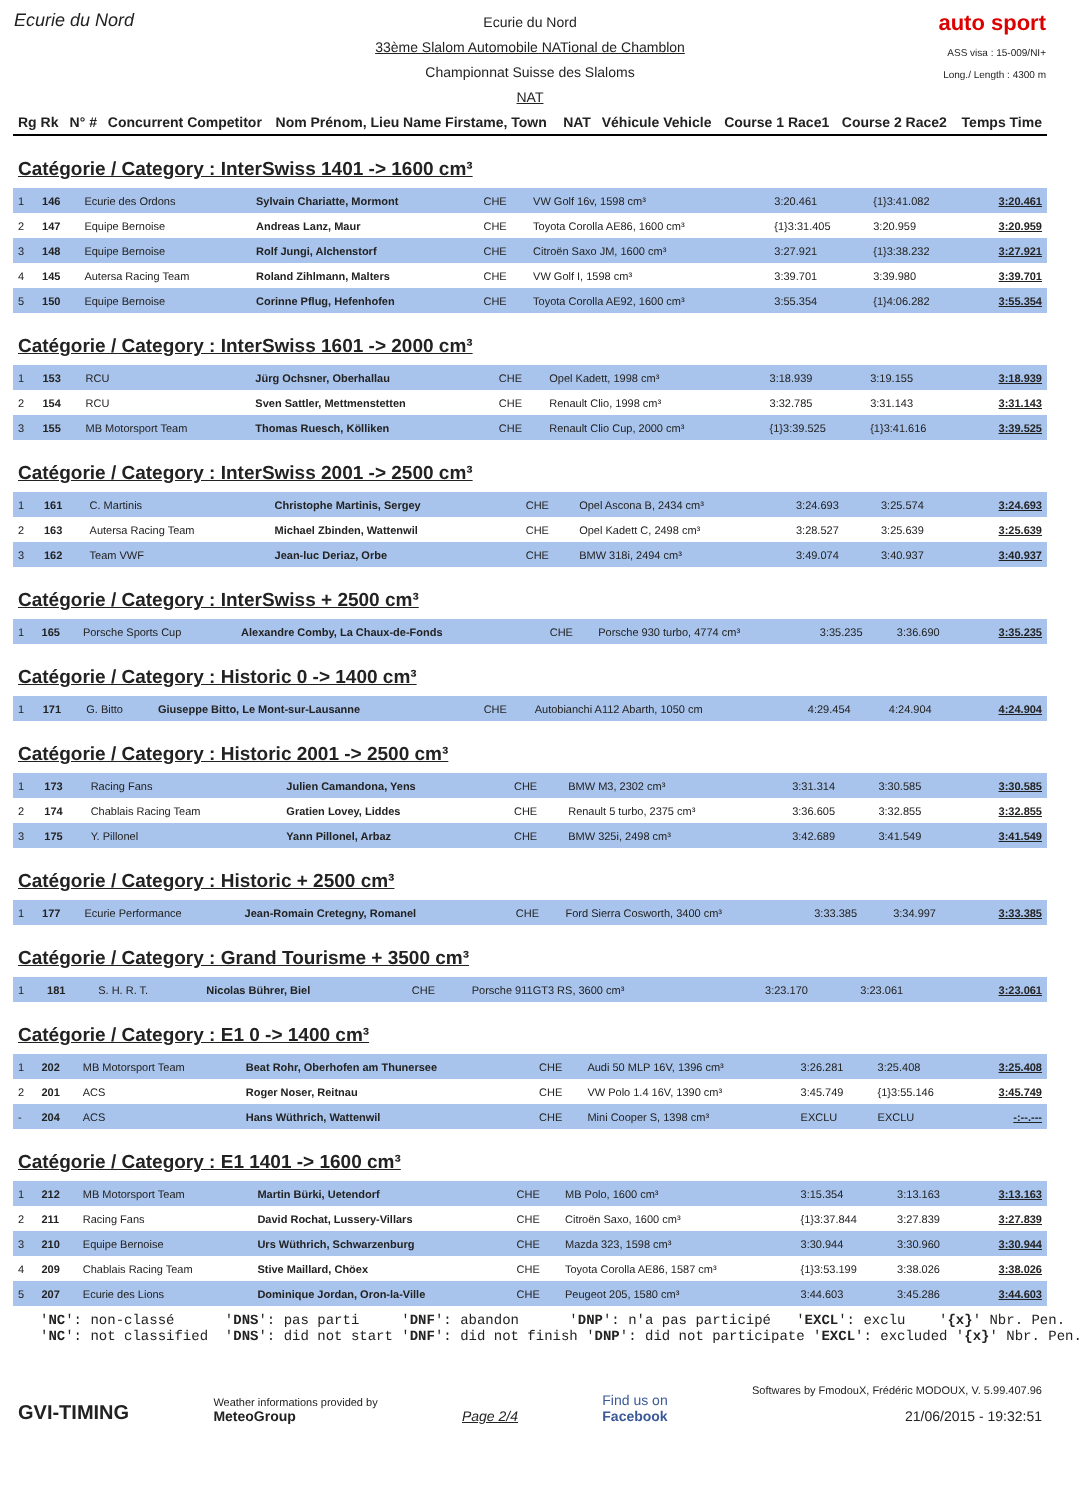Ecurie du Nord
Ecurie du Nord
33ème Slalom Automobile NATional de Chamblon
Championnat Suisse des Slaloms
NAT
auto sport
ASS visa : 15-009/NI+
Long./ Length : 4300 m
| Rg Rk | N° # | Concurrent Competitor | Nom Prénom, Lieu Name Firstame, Town | NAT | Véhicule Vehicle | Course 1 Race1 | Course 2 Race2 | Temps Time |
| --- | --- | --- | --- | --- | --- | --- | --- | --- |
Catégorie / Category : InterSwiss 1401 -> 1600 cm³
| 1 | 146 | Ecurie des Ordons | Sylvain Chariatte, Mormont | CHE | VW Golf 16v, 1598 cm³ | 3:20.461 | {1}3:41.082 | 3:20.461 |
| 2 | 147 | Equipe Bernoise | Andreas Lanz, Maur | CHE | Toyota Corolla AE86, 1600 cm³ | {1}3:31.405 | 3:20.959 | 3:20.959 |
| 3 | 148 | Equipe Bernoise | Rolf Jungi, Alchenstorf | CHE | Citroën Saxo JM, 1600 cm³ | 3:27.921 | {1}3:38.232 | 3:27.921 |
| 4 | 145 | Autersa Racing Team | Roland Zihlmann, Malters | CHE | VW Golf I, 1598 cm³ | 3:39.701 | 3:39.980 | 3:39.701 |
| 5 | 150 | Equipe Bernoise | Corinne Pflug, Hefenhofen | CHE | Toyota Corolla AE92, 1600 cm³ | 3:55.354 | {1}4:06.282 | 3:55.354 |
Catégorie / Category : InterSwiss 1601 -> 2000 cm³
| 1 | 153 | RCU | Jürg Ochsner, Oberhallau | CHE | Opel Kadett, 1998 cm³ | 3:18.939 | 3:19.155 | 3:18.939 |
| 2 | 154 | RCU | Sven Sattler, Mettmenstetten | CHE | Renault Clio, 1998 cm³ | 3:32.785 | 3:31.143 | 3:31.143 |
| 3 | 155 | MB Motorsport Team | Thomas Ruesch, Kölliken | CHE | Renault Clio Cup, 2000 cm³ | {1}3:39.525 | {1}3:41.616 | 3:39.525 |
Catégorie / Category : InterSwiss 2001 -> 2500 cm³
| 1 | 161 | C. Martinis | Christophe Martinis, Sergey | CHE | Opel Ascona B, 2434 cm³ | 3:24.693 | 3:25.574 | 3:24.693 |
| 2 | 163 | Autersa Racing Team | Michael Zbinden, Wattenwil | CHE | Opel Kadett C, 2498 cm³ | 3:28.527 | 3:25.639 | 3:25.639 |
| 3 | 162 | Team VWF | Jean-luc Deriaz, Orbe | CHE | BMW 318i, 2494 cm³ | 3:49.074 | 3:40.937 | 3:40.937 |
Catégorie / Category : InterSwiss + 2500 cm³
| 1 | 165 | Porsche Sports Cup | Alexandre Comby, La Chaux-de-Fonds | CHE | Porsche 930 turbo, 4774 cm³ | 3:35.235 | 3:36.690 | 3:35.235 |
Catégorie / Category : Historic 0 -> 1400 cm³
| 1 | 171 | G. Bitto | Giuseppe Bitto, Le Mont-sur-Lausanne | CHE | Autobianchi A112 Abarth, 1050 cm | 4:29.454 | 4:24.904 | 4:24.904 |
Catégorie / Category : Historic 2001 -> 2500 cm³
| 1 | 173 | Racing Fans | Julien Camandona, Yens | CHE | BMW M3, 2302 cm³ | 3:31.314 | 3:30.585 | 3:30.585 |
| 2 | 174 | Chablais Racing Team | Gratien Lovey, Liddes | CHE | Renault 5 turbo, 2375 cm³ | 3:36.605 | 3:32.855 | 3:32.855 |
| 3 | 175 | Y. Pillonel | Yann Pillonel, Arbaz | CHE | BMW 325i, 2498 cm³ | 3:42.689 | 3:41.549 | 3:41.549 |
Catégorie / Category : Historic + 2500 cm³
| 1 | 177 | Ecurie Performance | Jean-Romain Cretegny, Romanel | CHE | Ford Sierra Cosworth, 3400 cm³ | 3:33.385 | 3:34.997 | 3:33.385 |
Catégorie / Category : Grand Tourisme + 3500 cm³
| 1 | 181 | S. H. R. T. | Nicolas Bührer, Biel | CHE | Porsche 911GT3 RS, 3600 cm³ | 3:23.170 | 3:23.061 | 3:23.061 |
Catégorie / Category : E1 0 -> 1400 cm³
| 1 | 202 | MB Motorsport Team | Beat Rohr, Oberhofen am Thunersee | CHE | Audi 50 MLP 16V, 1396 cm³ | 3:26.281 | 3:25.408 | 3:25.408 |
| 2 | 201 | ACS | Roger Noser, Reitnau | CHE | VW Polo 1.4 16V, 1390 cm³ | 3:45.749 | {1}3:55.146 | 3:45.749 |
| - | 204 | ACS | Hans Wüthrich, Wattenwil | CHE | Mini Cooper S, 1398 cm³ | EXCLU | EXCLU | -:--.--- |
Catégorie / Category : E1 1401 -> 1600 cm³
| 1 | 212 | MB Motorsport Team | Martin Bürki, Uetendorf | CHE | MB Polo, 1600 cm³ | 3:15.354 | 3:13.163 | 3:13.163 |
| 2 | 211 | Racing Fans | David Rochat, Lussery-Villars | CHE | Citroën Saxo, 1600 cm³ | {1}3:37.844 | 3:27.839 | 3:27.839 |
| 3 | 210 | Equipe Bernoise | Urs Wüthrich, Schwarzenburg | CHE | Mazda 323, 1598 cm³ | 3:30.944 | 3:30.960 | 3:30.944 |
| 4 | 209 | Chablais Racing Team | Stive Maillard, Chöex | CHE | Toyota Corolla AE86, 1587 cm³ | {1}3:53.199 | 3:38.026 | 3:38.026 |
| 5 | 207 | Ecurie des Lions | Dominique Jordan, Oron-la-Ville | CHE | Peugeot 205, 1580 cm³ | 3:44.603 | 3:45.286 | 3:44.603 |
'NC': non-classé 'DNS': pas parti 'DNF': abandon 'DNP': n'a pas participé 'EXCL': exclu '{x}' Nbr. Pen. 'NC': not classified 'DNS': did not start 'DNF': did not finish 'DNP': did not participate 'EXCL': excluded '{x}' Nbr. Pen.
GVI-TIMING
Weather informations provided by
MeteoGroup
Page 2/4
Find us on
Facebook
Softwares by FmodouX, Frédéric MODOUX, V. 5.99.407.96
21/06/2015 - 19:32:51